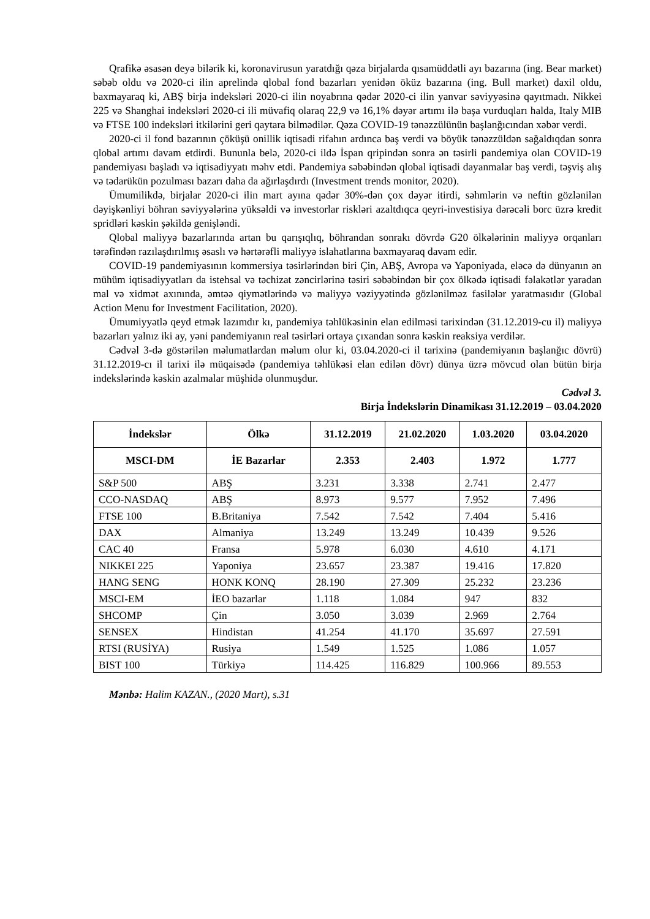Qrafikə əsasən deyə bilərik ki, koronavirusun yaratdığı qəza birjalarda qısamüddətli ayı bazarına (ing. Bear market) səbəb oldu və 2020-ci ilin aprelində qlobal fond bazarları yenidən öküz bazarına (ing. Bull market) daxil oldu, baxmayaraq ki, ABŞ birja indeksləri 2020-ci ilin noyabrına qədər 2020-ci ilin yanvar səviyyəsinə qayıtmadı. Nikkei 225 və Shanghai indeksləri 2020-ci ili müvafiq olaraq 22,9 və 16,1% dəyər artımı ilə başa vurduqları halda, Italy MIB və FTSE 100 indeksləri itkilərini geri qaytara bilmədilər. Qəza COVID-19 tənəzzülünün başlanğıcından xəbər verdi.
2020-ci il fond bazarının çöküşü onillik iqtisadi rifahın ardınca baş verdi və böyük tənəzzüldən sağaldıqdan sonra qlobal artımı davam etdirdi. Bununla belə, 2020-ci ildə İspan qripindən sonra ən təsirli pandemiya olan COVID-19 pandemiyası başladı və iqtisadiyyatı məhv etdi. Pandemiya səbəbindən qlobal iqtisadi dayanmalar baş verdi, təşviş alış və tədarükün pozulması bazarı daha da ağırlaşdırdı (Investment trends monitor, 2020).
Ümumilikdə, birjalar 2020-ci ilin mart ayına qədər 30%-dən çox dəyər itirdi, səhmlərin və neftin gözlənilən dəyişkənliyi böhran səviyyələrinə yüksəldi və investorlar riskləri azaltdıqca qeyri-investisiya dərəcəli borc üzrə kredit spridləri kəskin şəkildə genişləndi.
Qlobal maliyyə bazarlarında artan bu qarışıqlıq, böhrandan sonrakı dövrdə G20 ölkələrinin maliyyə orqanları tərəfindən razılaşdırılmış əsaslı və hərtərəfli maliyyə islahatlarına baxmayaraq davam edir.
COVID-19 pandemiyasının kommersiya təsirlərindən biri Çin, ABŞ, Avropa və Yaponiyada, eləcə də dünyanın ən mühüm iqtisadiyyatları da istehsal və təchizat zəncirlərinə təsiri səbəbindən bir çox ölkədə iqtisadi fəlakətlər yaradan mal və xidmət axınında, əmtəə qiymətlərində və maliyyə vəziyyətində gözlənilməz fasilələr yaratmasıdır (Global Action Menu for Investment Facilitation, 2020).
Ümumiyyətlə qeyd etmək lazımdır kı, pandemiya təhlükəsinin elan edilməsi tarixindən (31.12.2019-cu il) maliyyə bazarları yalnız iki ay, yəni pandemiyanın real təsirləri ortaya çıxandan sonra kəskin reaksiya verdilər.
Cədvəl 3-də göstərilən məlumatlardan məlum olur ki, 03.04.2020-ci il tarixinə (pandemiyanın başlanğıc dövrü) 31.12.2019-cı il tarixi ilə müqaisədə (pandemiya təhlükəsi elan edilən dövr) dünya üzrə mövcud olan bütün birja indekslərində kəskin azalmalar müşhidə olunmuşdur.
Cədvəl 3.
Birja İndekslərin Dinamikası 31.12.2019 – 03.04.2020
| İndekslər | Ölkə | 31.12.2019 | 21.02.2020 | 1.03.2020 | 03.04.2020 |
| --- | --- | --- | --- | --- | --- |
| MSCI-DM | İE Bazarlar | 2.353 | 2.403 | 1.972 | 1.777 |
| S&P 500 | ABŞ | 3.231 | 3.338 | 2.741 | 2.477 |
| CCO-NASDAQ | ABŞ | 8.973 | 9.577 | 7.952 | 7.496 |
| FTSE 100 | B.Britaniya | 7.542 | 7.542 | 7.404 | 5.416 |
| DAX | Almaniya | 13.249 | 13.249 | 10.439 | 9.526 |
| CAC 40 | Fransa | 5.978 | 6.030 | 4.610 | 4.171 |
| NIKKEI 225 | Yaponiya | 23.657 | 23.387 | 19.416 | 17.820 |
| HANG SENG | HONK KONQ | 28.190 | 27.309 | 25.232 | 23.236 |
| MSCI-EM | İEO bazarlar | 1.118 | 1.084 | 947 | 832 |
| SHCOMP | Çin | 3.050 | 3.039 | 2.969 | 2.764 |
| SENSEX | Hindistan | 41.254 | 41.170 | 35.697 | 27.591 |
| RTSI (RUSİYA) | Rusiya | 1.549 | 1.525 | 1.086 | 1.057 |
| BIST 100 | Türkiyə | 114.425 | 116.829 | 100.966 | 89.553 |
Mənbə: Halim KAZAN., (2020 Mart), s.31